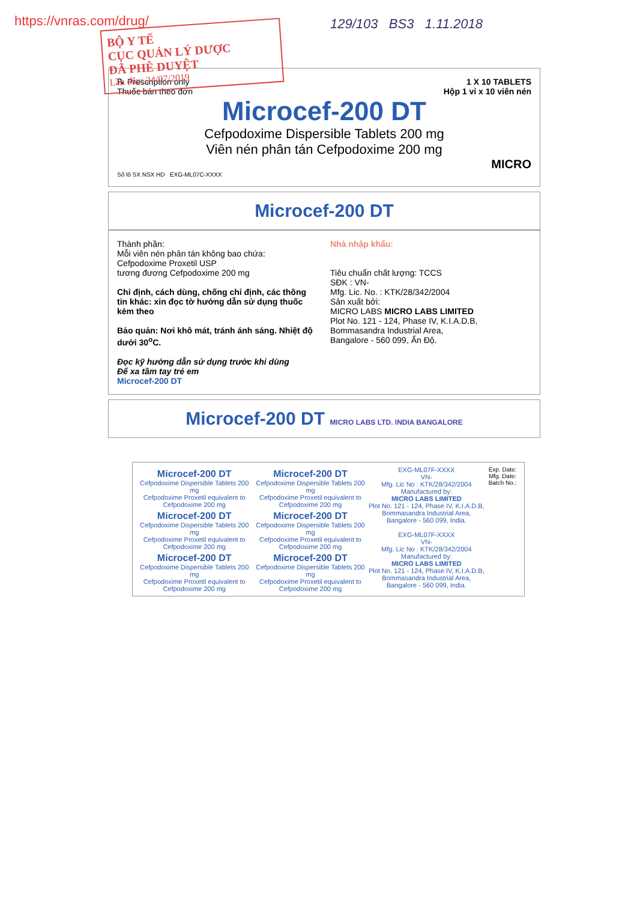https://vnras.com/drug/
BỘ Y TẾ
CỤC QUẢN LÝ DƯỢC
ĐÃ PHÊ DUYỆT
Lần đầu: 24/07/2019
129/103 BS3 1.11.2018
℞ Prescription only
Thuốc bán theo đơn
1 X 10 TABLETS
Hộp 1 vỉ x 10 viên nén
Microcef-200 DT
Cefpodoxime Dispersible Tablets 200 mg
Viên nén phân tán Cefpodoxime 200 mg
MICRO
Số lô SX NSX HD EXG-ML07C-XXXX
Microcef-200 DT
Thành phần:
Mỗi viên nén phân tán không bao chứa:
Cefpodoxime Proxetil USP
tương đương Cefpodoxime 200 mg
Chỉ định, cách dùng, chống chỉ định, các thông tin khác: xin đọc tờ hướng dẫn sử dụng thuốc kèm theo
Bảo quản: Nơi khô mát, tránh ánh sáng. Nhiệt độ dưới 30<sup>o</sup>C.
Đọc kỹ hướng dẫn sử dụng trước khi dùng
Để xa tầm tay trẻ em
Nhà nhập khẩu:
Tiêu chuẩn chất lượng: TCCS
SĐK : VN-
Mfg. Lic. No. : KTK/28/342/2004
Sản xuất bởi:
MICRO LABS MICRO LABS LIMITED
Plot No. 121 - 124, Phase IV, K.I.A.D.B,
Bommasandra Industrial Area,
Bangalore - 560 099, Ấn Độ.
Microcef-200 DT
Microcef-200 DT MICRO LABS LTD. INDIA BANGALORE
Microcef-200 DT
Cefpodoxime Dispersible Tablets 200 mg
Cefpodoxime Proxetil equivalent to Cefpodoxime 200 mg
Microcef-200 DT
Cefpodoxime Dispersible Tablets 200 mg
Cefpodoxime Proxetil equivalent to Cefpodoxime 200 mg
Microcef-200 DT
Cefpodoxime Dispersible Tablets 200 mg
Cefpodoxime Proxetil equivalent to Cefpodoxime 200 mg
Microcef-200 DT
Cefpodoxime Dispersible Tablets 200 mg
Cefpodoxime Proxetil equivalent to Cefpodoxime 200 mg
Microcef-200 DT
Cefpodoxime Dispersible Tablets 200 mg
Cefpodoxime Proxetil equivalent to Cefpodoxime 200 mg
Microcef-200 DT
Cefpodoxime Dispersible Tablets 200 mg
Cefpodoxime Proxetil equivalent to Cefpodoxime 200 mg
EXG-ML07F-XXXX
VN-
Mfg. Lic No : KTK/28/342/2004
Manufactured by:
MICRO LABS LIMITED
Plot No. 121 - 124, Phase IV, K.I.A.D.B,
Bommasandra Industrial Area,
Bangalore - 560 099, India.
EXG-ML07F-XXXX
VN-
Mfg. Lic No : KTK/28/342/2004
Manufactured by:
MICRO LABS LIMITED
Plot No. 121 - 124, Phase IV, K.I.A.D.B,
Bommasandra Industrial Area,
Bangalore - 560 099, India.
Exp. Date:
Mfg. Date:
Batch No.: